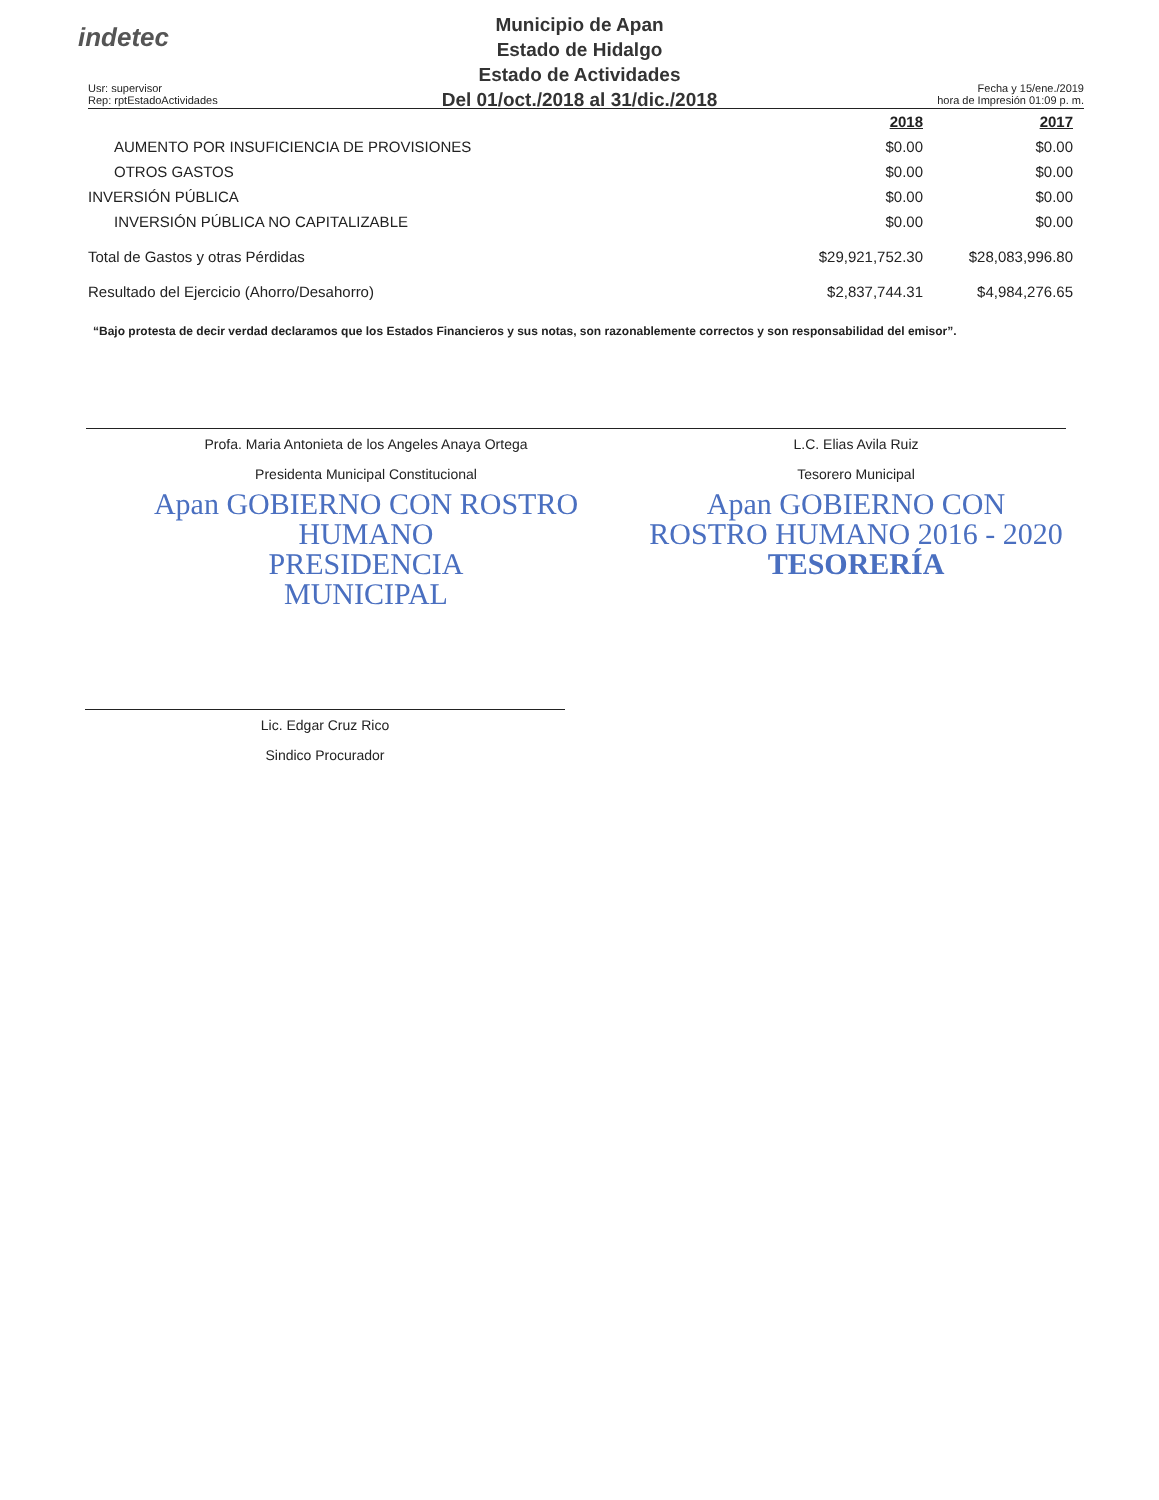indetec
Municipio de Apan
Estado de Hidalgo
Estado de Actividades
Del 01/oct./2018 al 31/dic./2018
Usr: supervisor
Rep: rptEstadoActividades
Fecha y 15/ene./2019
hora de Impresión 01:09 p. m.
| | 2018 | 2017 |
| --- | --- | --- |
| AUMENTO POR INSUFICIENCIA DE PROVISIONES | $0.00 | $0.00 |
| OTROS GASTOS | $0.00 | $0.00 |
| INVERSIÓN PÚBLICA | $0.00 | $0.00 |
| INVERSIÓN PÚBLICA NO CAPITALIZABLE | $0.00 | $0.00 |
| Total de Gastos y otras Pérdidas | $29,921,752.30 | $28,083,996.80 |
| Resultado del Ejercicio (Ahorro/Desahorro) | $2,837,744.31 | $4,984,276.65 |
“Bajo protesta de decir verdad declaramos que los Estados Financieros y sus notas, son razonablemente correctos y son responsabilidad del emisor”.
Profa. Maria Antonieta de los Angeles Anaya Ortega
Presidenta Municipal Constitucional
Apan GOBIERNO CON ROSTRO HUMANO
PRESIDENCIA
MUNICIPAL
L.C. Elias Avila Ruiz
Tesorero Municipal
Apan GOBIERNO CON ROSTRO HUMANO 2016 - 2020
TESORERÍA
Lic. Edgar Cruz Rico
Sindico Procurador